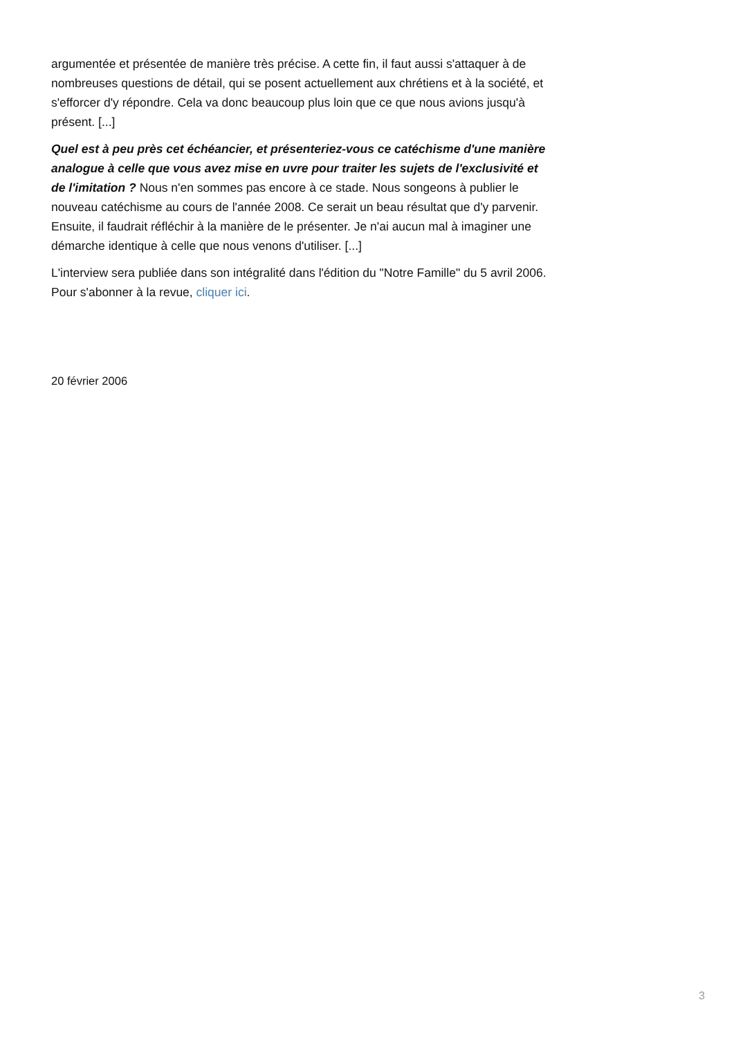argumentée et présentée de manière très précise. A cette fin, il faut aussi s'attaquer à de nombreuses questions de détail, qui se posent actuellement aux chrétiens et à la société, et s'efforcer d'y répondre. Cela va donc beaucoup plus loin que ce que nous avions jusqu'à présent. [...]
Quel est à peu près cet échéancier, et présenteriez-vous ce catéchisme d'une manière analogue à celle que vous avez mise en uvre pour traiter les sujets de l'exclusivité et de l'imitation ? Nous n'en sommes pas encore à ce stade. Nous songeons à publier le nouveau catéchisme au cours de l'année 2008. Ce serait un beau résultat que d'y parvenir. Ensuite, il faudrait réfléchir à la manière de le présenter. Je n'ai aucun mal à imaginer une démarche identique à celle que nous venons d'utiliser. [...]
L'interview sera publiée dans son intégralité dans l'édition du "Notre Famille" du 5 avril 2006. Pour s'abonner à la revue, cliquer ici.
20 février 2006
3